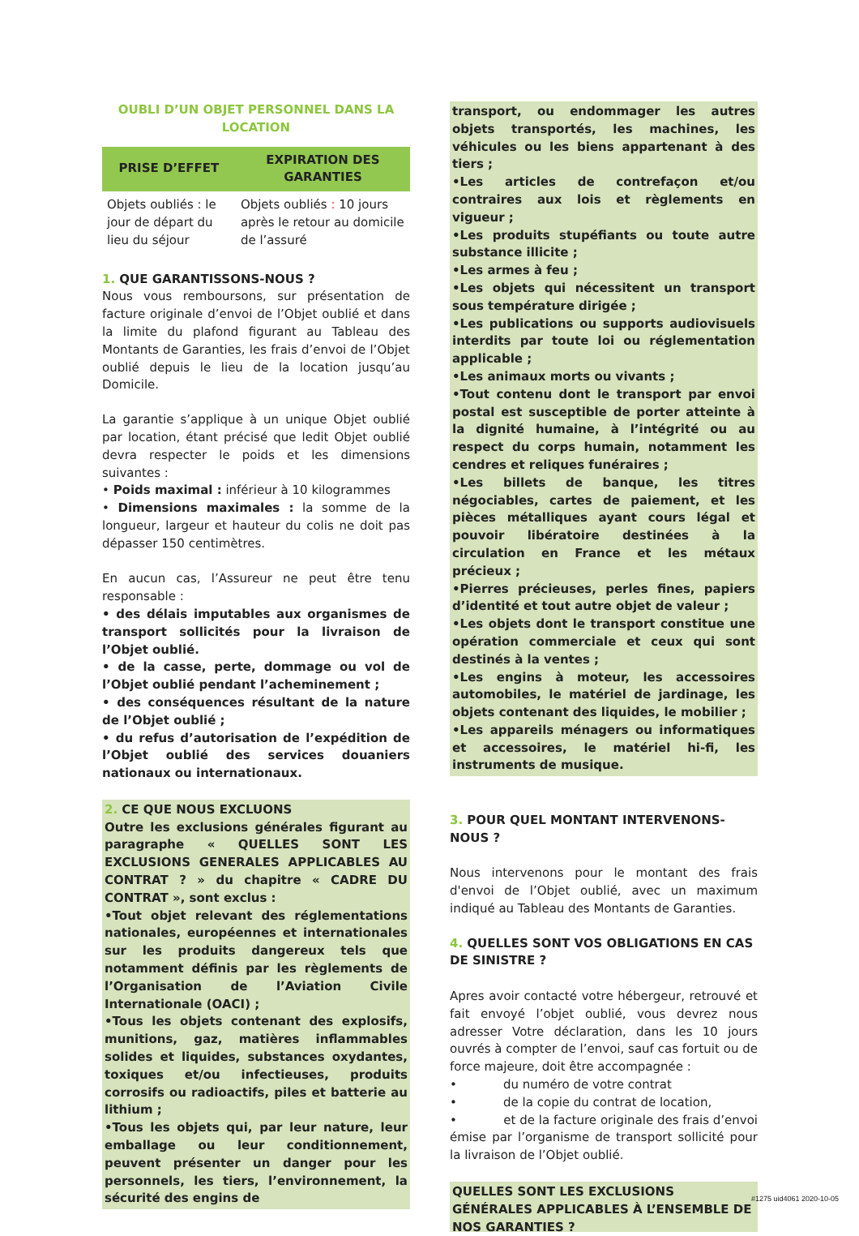OUBLI D’UN OBJET PERSONNEL DANS LA LOCATION
| PRISE D’EFFET | EXPIRATION DES GARANTIES |
| --- | --- |
| Objets oubliés : le jour de départ du lieu du séjour | Objets oubliés : 10 jours après le retour au domicile de l’assuré |
1. QUE GARANTISSONS-NOUS ?
Nous vous remboursons, sur présentation de facture originale d’envoi de l’Objet oublié et dans la limite du plafond figurant au Tableau des Montants de Garanties, les frais d’envoi de l’Objet oublié depuis le lieu de la location jusqu’au Domicile.
La garantie s’applique à un unique Objet oublié par location, étant précisé que ledit Objet oublié devra respecter le poids et les dimensions suivantes :
• Poids maximal : inférieur à 10 kilogrammes
• Dimensions maximales : la somme de la longueur, largeur et hauteur du colis ne doit pas dépasser 150 centimètres.
En aucun cas, l’Assureur ne peut être tenu responsable :
• des délais imputables aux organismes de transport sollicités pour la livraison de l’Objet oublié.
• de la casse, perte, dommage ou vol de l’Objet oublié pendant l’acheminement ;
• des conséquences résultant de la nature de l’Objet oublié ;
• du refus d’autorisation de l’expédition de l’Objet oublié des services douaniers nationaux ou internationaux.
2. CE QUE NOUS EXCLUONS
Outre les exclusions générales figurant au paragraphe « QUELLES SONT LES EXCLUSIONS GENERALES APPLICABLES AU CONTRAT ? » du chapitre « CADRE DU CONTRAT », sont exclus :
•Tout objet relevant des réglementations nationales, européennes et internationales sur les produits dangereux tels que notamment définis par les règlements de l’Organisation de l’Aviation Civile Internationale (OACI) ;
•Tous les objets contenant des explosifs, munitions, gaz, matières inflammables solides et liquides, substances oxydantes, toxiques et/ou infectieuses, produits corrosifs ou radioactifs, piles et batterie au lithium ;
•Tous les objets qui, par leur nature, leur emballage ou leur conditionnement, peuvent présenter un danger pour les personnels, les tiers, l’environnement, la sécurité des engins de
transport, ou endommager les autres objets transportés, les machines, les véhicules ou les biens appartenant à des tiers ;
•Les articles de contrefaçon et/ou contraires aux lois et règlements en vigueur ;
•Les produits stupéfiants ou toute autre substance illicite ;
•Les armes à feu ;
•Les objets qui nécessitent un transport sous température dirigée ;
•Les publications ou supports audiovisuels interdits par toute loi ou réglementation applicable ;
•Les animaux morts ou vivants ;
•Tout contenu dont le transport par envoi postal est susceptible de porter atteinte à la dignité humaine, à l’intégrité ou au respect du corps humain, notamment les cendres et reliques funéraires ;
•Les billets de banque, les titres négociables, cartes de paiement, et les pièces métalliques ayant cours légal et pouvoir libératoire destinées à la circulation en France et les métaux précieux ;
•Pierres précieuses, perles fines, papiers d’identité et tout autre objet de valeur ;
•Les objets dont le transport constitue une opération commerciale et ceux qui sont destinés à la ventes ;
•Les engins à moteur, les accessoires automobiles, le matériel de jardinage, les objets contenant des liquides, le mobilier ;
•Les appareils ménagers ou informatiques et accessoires, le matériel hi-fi, les instruments de musique.
3. POUR QUEL MONTANT INTERVENONS-NOUS ?
Nous intervenons pour le montant des frais d'envoi de l’Objet oublié, avec un maximum indiqué au Tableau des Montants de Garanties.
4. QUELLES SONT VOS OBLIGATIONS EN CAS DE SINISTRE ?
Apres avoir contacté votre hébergeur, retrouvé et fait envoyé l’objet oublié, vous devrez nous adresser Votre déclaration, dans les 10 jours ouvrés à compter de l’envoi, sauf cas fortuit ou de force majeure, doit être accompagnée :
• du numéro de votre contrat
• de la copie du contrat de location,
• et de la facture originale des frais d’envoi émise par l’organisme de transport sollicité pour la livraison de l’Objet oublié.
QUELLES SONT LES EXCLUSIONS GÉNÉRALES APPLICABLES À L’ENSEMBLE DE NOS GARANTIES ?
#1275 uid4061 2020-10-05